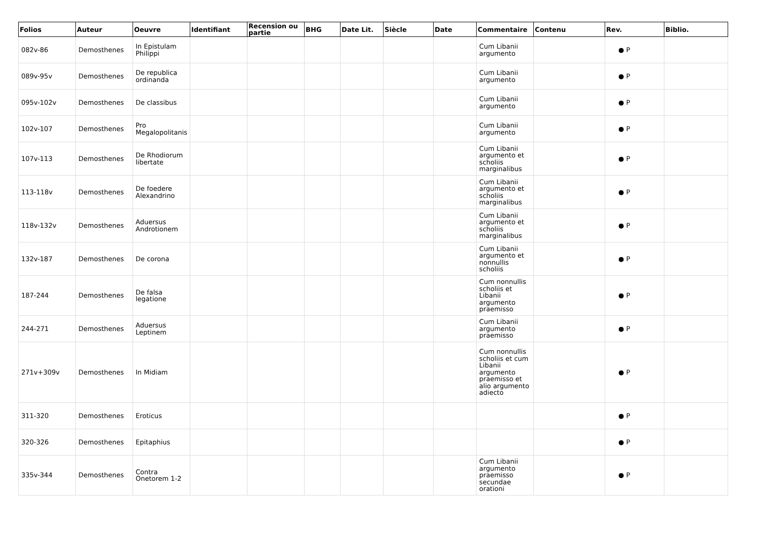| Folios | Auteur | Oeuvre | Identifiant | Recension ou partie | BHG | Date Lit. | Siècle | Date | Commentaire | Contenu | Rev. | Biblio. |
| --- | --- | --- | --- | --- | --- | --- | --- | --- | --- | --- | --- | --- |
| 082v-86 | Demosthenes | In Epistulam Philippi | | | | | | | Cum Libanii argumento | | ● P | |
| 089v-95v | Demosthenes | De republica ordinanda | | | | | | | Cum Libanii argumento | | ● P | |
| 095v-102v | Demosthenes | De classibus | | | | | | | Cum Libanii argumento | | ● P | |
| 102v-107 | Demosthenes | Pro Megalopolitanis | | | | | | | Cum Libanii argumento | | ● P | |
| 107v-113 | Demosthenes | De Rhodiorum libertate | | | | | | | Cum Libanii argumento et scholiis marginalibus | | ● P | |
| 113-118v | Demosthenes | De foedere Alexandrino | | | | | | | Cum Libanii argumento et scholiis marginalibus | | ● P | |
| 118v-132v | Demosthenes | Aduersus Androtionem | | | | | | | Cum Libanii argumento et scholiis marginalibus | | ● P | |
| 132v-187 | Demosthenes | De corona | | | | | | | Cum Libanii argumento et nonnullis scholiis | | ● P | |
| 187-244 | Demosthenes | De falsa legatione | | | | | | | Cum nonnullis scholiis et Libanii argumento praemisso | | ● P | |
| 244-271 | Demosthenes | Aduersus Leptinem | | | | | | | Cum Libanii argumento praemisso | | ● P | |
| 271v+309v | Demosthenes | In Midiam | | | | | | | Cum nonnullis scholiis et cum Libanii argumento praemisso et alio argumento adiecto | | ● P | |
| 311-320 | Demosthenes | Eroticus | | | | | | | | | ● P | |
| 320-326 | Demosthenes | Epitaphius | | | | | | | | | ● P | |
| 335v-344 | Demosthenes | Contra Onetorem 1-2 | | | | | | | Cum Libanii argumento praemisso secundae orationi | | ● P | |